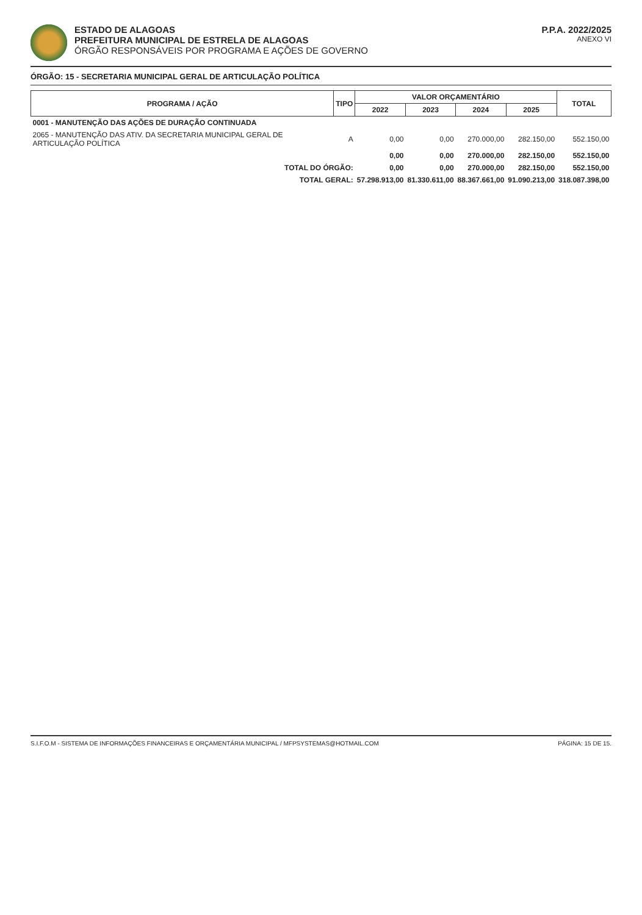ESTADO DE ALAGOAS
PREFEITURA MUNICIPAL DE ESTRELA DE ALAGOAS
ÓRGÃO RESPONSÁVEIS POR PROGRAMA E AÇÕES DE GOVERNO
P.P.A. 2022/2025
ANEXO VI
ÓRGÃO: 15 - SECRETARIA MUNICIPAL GERAL DE ARTICULAÇÃO POLÍTICA
| PROGRAMA / AÇÃO | TIPO | VALOR ORÇAMENTÁRIO | | | | TOTAL |
| --- | --- | --- | --- | --- | --- | --- |
| | | 2022 | 2023 | 2024 | 2025 | |
| 0001 - MANUTENÇÃO DAS AÇÕES DE DURAÇÃO CONTINUADA | | | | | | |
| 2065 - MANUTENÇÃO DAS ATIV. DA SECRETARIA MUNICIPAL GERAL DE ARTICULAÇÃO POLÍTICA | A | 0,00 | 0,00 | 270.000,00 | 282.150,00 | 552.150,00 |
| | | 0,00 | 0,00 | 270.000,00 | 282.150,00 | 552.150,00 |
| TOTAL DO ÓRGÃO: | | 0,00 | 0,00 | 270.000,00 | 282.150,00 | 552.150,00 |
| TOTAL GERAL: | | 57.298.913,00 | 81.330.611,00 | 88.367.661,00 | 91.090.213,00 | 318.087.398,00 |
S.I.F.O.M - SISTEMA DE INFORMAÇÕES FINANCEIRAS E ORÇAMENTÁRIA MUNICIPAL / MFPSYSTEMAS@HOTMAIL.COM PÁGINA: 15 DE 15.